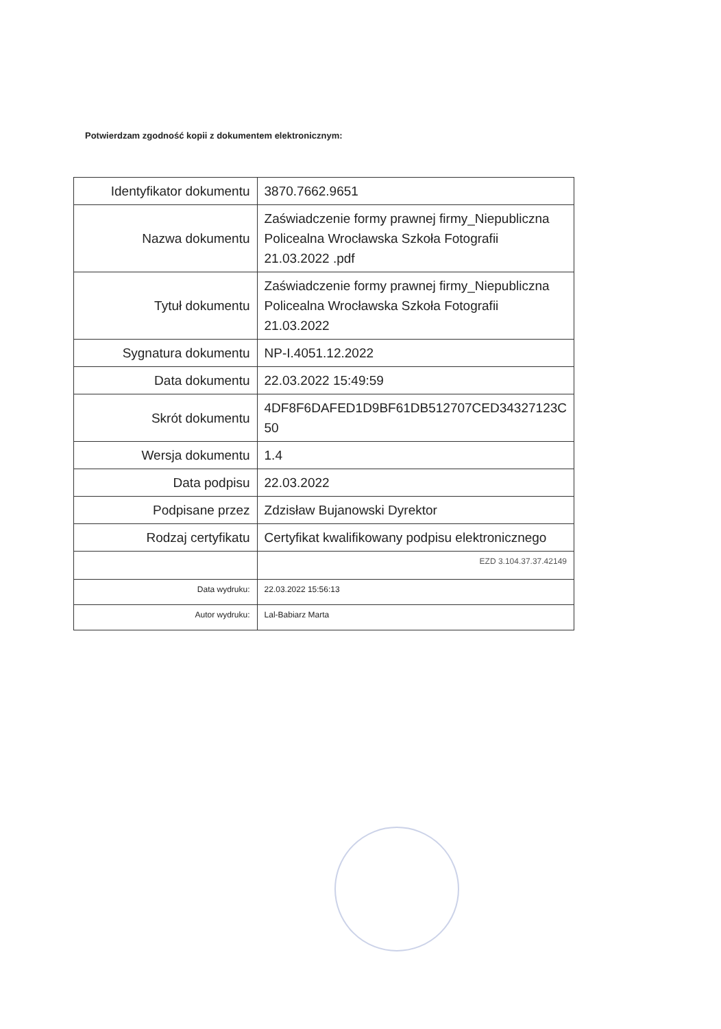Potwierdzam zgodność kopii z dokumentem elektronicznym:
| Identyfikator dokumentu | 3870.7662.9651 |
| Nazwa dokumentu | Zaświadczenie formy prawnej firmy_Niepubliczna Policealna Wrocławska Szkoła Fotografii 21.03.2022 .pdf |
| Tytuł dokumentu | Zaświadczenie formy prawnej firmy_Niepubliczna Policealna Wrocławska Szkoła Fotografii 21.03.2022 |
| Sygnatura dokumentu | NP-I.4051.12.2022 |
| Data dokumentu | 22.03.2022 15:49:59 |
| Skrót dokumentu | 4DF8F6DAFED1D9BF61DB512707CED34327123C 50 |
| Wersja dokumentu | 1.4 |
| Data podpisu | 22.03.2022 |
| Podpisane przez | Zdzisław Bujanowski Dyrektor |
| Rodzaj certyfikatu | Certyfikat kwalifikowany podpisu elektronicznego |
| | EZD 3.104.37.37.42149 |
| Data wydruku: | 22.03.2022 15:56:13 |
| Autor wydruku: | Lal-Babiarz Marta |